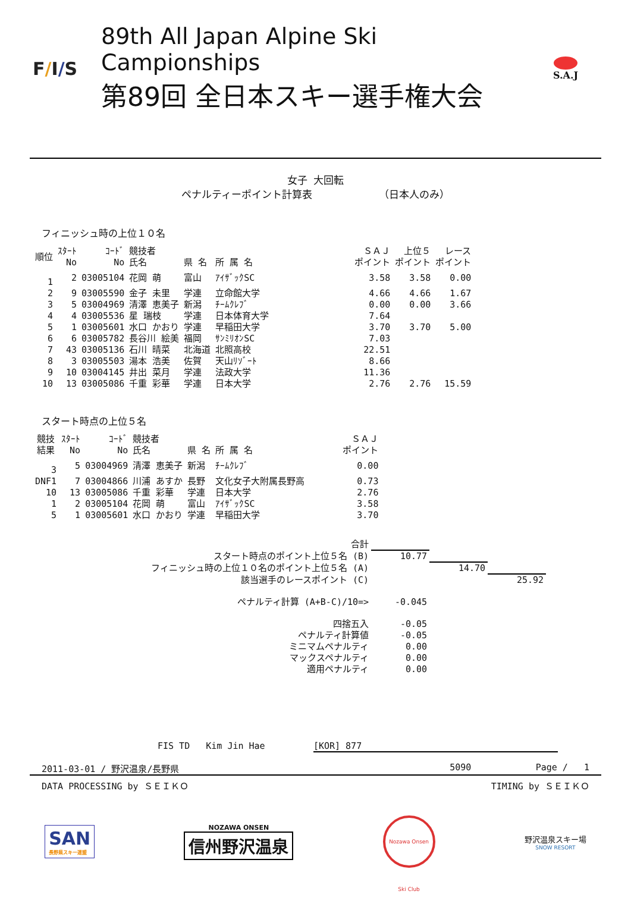F/I/S
89th All Japan Alpine Ski Campionships
第89回 全日本スキー選手権大会
S.A.J
女子 大回転
ペナルティーポイント計算表 （日本人のみ）
フィニッシュ時の上位１０名
| 順位 | ｽﾀｰﾄ No | ｺｰﾄﾞ No | 競技者 氏名 | 県 名 | 所 属 名 | ＳＡＪ ポイント | 上位５ ポイント | レース ポイント |
| --- | --- | --- | --- | --- | --- | --- | --- | --- |
| 1 | 2 | 03005104 | 花岡 萌 | 富山 | ｱｲｻﾞｯｸSC | 3.58 | 3.58 | 0.00 |
| 2 | 9 | 03005590 | 金子 未里 | 学連 | 立命館大学 | 4.66 | 4.66 | 1.67 |
| 3 | 5 | 03004969 | 清澤 恵美子 | 新潟 | ﾁｰﾑｸﾚﾌﾞ | 0.00 | 0.00 | 3.66 |
| 4 | 4 | 03005536 | 星 瑞枝 | 学連 | 日本体育大学 | 7.64 | | |
| 5 | 1 | 03005601 | 水口 かおり | 学連 | 早稲田大学 | 3.70 | 3.70 | 5.00 |
| 6 | 6 | 03005782 | 長谷川 絵美 | 福岡 | ｻﾝﾐﾘｵﾝSC | 7.03 | | |
| 7 | 43 | 03005136 | 石川 晴菜 | 北海道 | 北照高校 | 22.51 | | |
| 8 | 3 | 03005503 | 湯本 浩美 | 佐賀 | 天山ﾘｿﾞｰﾄ | 8.66 | | |
| 9 | 10 | 03004145 | 井出 菜月 | 学連 | 法政大学 | 11.36 | | |
| 10 | 13 | 03005086 | 千重 彩華 | 学連 | 日本大学 | 2.76 | 2.76 | 15.59 |
スタート時点の上位５名
| 競技 結果 | ｽﾀｰﾄ No | ｺｰﾄﾞ No | 競技者 氏名 | 県 名 | 所 属 名 | ＳＡＪ ポイント |
| --- | --- | --- | --- | --- | --- | --- |
| 3 | 5 | 03004969 | 清澤 恵美子 | 新潟 | ﾁｰﾑｸﾚﾌﾞ | 0.00 |
| DNF1 | 7 | 03004866 | 川浦 あすか | 長野 | 文化女子大附属長野高 | 0.73 |
| 10 | 13 | 03005086 | 千重 彩華 | 学連 | 日本大学 | 2.76 |
| 1 | 2 | 03005104 | 花岡 萌 | 富山 | ｱｲｻﾞｯｸSC | 3.58 |
| 5 | 1 | 03005601 | 水口 かおり | 学連 | 早稲田大学 | 3.70 |
| 合計 | | | |
| スタート時点のポイント上位５名 (B) | 10.77 | | |
| フィニッシュ時の上位１０名のポイント上位５名 (A) | | 14.70 | |
| 該当選手のレースポイント (C) | | | 25.92 |
| ペナルティ計算 (A+B-C)/10=> | -0.045 | | |
| 四捨五入 | -0.05 | | |
| ペナルティ計算値 | -0.05 | | |
| ミニマムペナルティ | 0.00 | | |
| マックスペナルティ | 0.00 | | |
| 適用ペナルティ | 0.00 | | |
FIS TD Kim Jin Hae [KOR] 877
2011-03-01 / 野沢温泉/長野県 5090 Page / 1
DATA PROCESSING by ＳＥＩＫＯ TIMING by ＳＥＩＫＯ
SAN
長野県スキー連盟
NOZAWA ONSEN
信州野沢温泉
Nozawa Onsen Ski Club
野沢温泉スキー場
SNOW RESORT